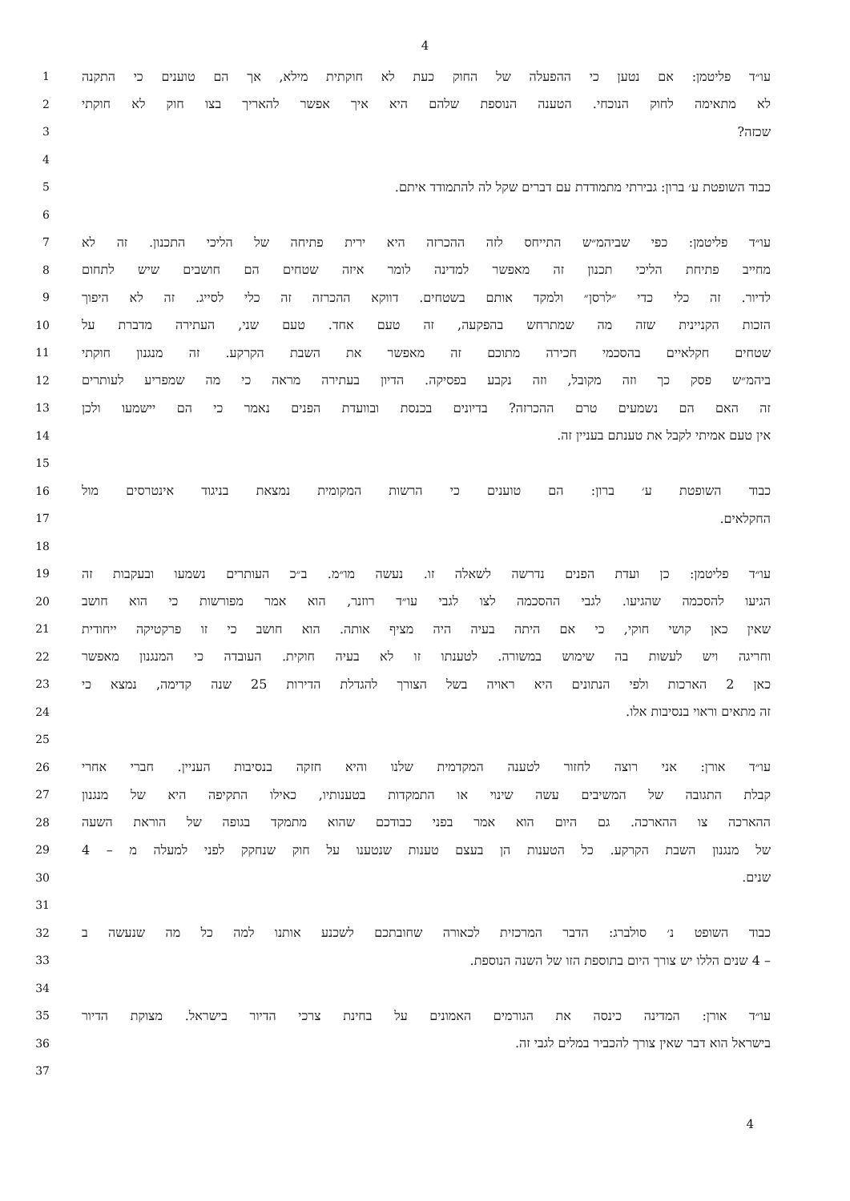4
1 עו״ד פליטמן: אם נטען כי ההפעלה של החוק כעת לא חוקתית מילא, אך הם טוענים כי התקנה
2 לא מתאימה לחוק הנוכחי. הטענה הנוספת שלהם היא איך אפשר להאריך בצו חוק לא חוקתי
3 שכזה?
4
5 כבוד השופטת ע׳ ברון: גבירתי מתמודדת עם דברים שקל לה להתמודד איתם.
6
7 עו״ד פליטמן: כפי שביהמ״ש התייחס לזה ההכרזה היא ירית פתיחה של הליכי התכנון. זה לא
8 מחייב פתיחת הליכי תכנון זה מאפשר למדינה לומר איזה שטחים הם חושבים שיש לתחום
9 לדיור. זה כלי כדי ״לרסן״ ולמקד אותם בשטחים. דווקא ההכרזה זה כלי לסייג. זה לא היפוך
10 הזכות הקניינית שזה מה שמתרחש בהפקעה, זה טעם אחד. טעם שני, העתירה מדברת על
11 שטחים חקלאיים בהסכמי חכירה מתוכם זה מאפשר את השבת הקרקע. זה מנגנון חוקתי
12 ביהמ״ש פסק כך וזה מקובל, וזה נקבע בפסיקה. הדיון בעתירה מראה כי מה שמפריע לעותרים
13 זה האם הם נשמעים טרם ההכרזה? בדיונים בכנסת ובוועדת הפנים נאמר כי הם יישמעו ולכן
14 אין טעם אמיתי לקבל את טענתם בעניין זה.
15
16 כבוד השופטת ע׳ ברון: הם טוענים כי הרשות המקומית נמצאת בניגוד אינטרסים מול
17 החקלאים.
18
19 עו״ד פליטמן: כן ועדת הפנים נדרשה לשאלה זו. נעשה מו״מ. ב״כ העותרים נשמעו ובעקבות זה
20 הגיעו להסכמה שהגיעו. לגבי ההסכמה לצו לגבי עו״ד רוזנר, הוא אמר מפורשות כי הוא חושב
21 שאין כאן קושי חוקי, כי אם היתה בעיה היה מציף אותה. הוא חושב כי זו פרקטיקה ייחודית
22 וחריגה ויש לעשות בה שימוש במשורה. לטענתו זו לא בעיה חוקית. העובדה כי המנגנון מאפשר
23 כאן 2 הארכות ולפי הנתונים היא ראויה בשל הצורך להגדלת הדירות 25 שנה קדימה, נמצא כי
24 זה מתאים וראוי בנסיבות אלו.
25
26 עו״ד אורן: אני רוצה לחזור לטענה המקדמית שלנו והיא חזקה בנסיבות העניין. חברי אחרי
27 קבלת התגובה של המשיבים עשה שינוי או התמקדות בטענותיו, כאילו התקיפה היא של מנגנון
28 ההארכה צו ההארכה. גם היום הוא אמר בפני כבודכם שהוא מתמקד בגופה של הוראת השעה
29 של מנגנון השבת הקרקע. כל הטענות הן בעצם טענות שנטענו על חוק שנחקק לפני למעלה מ – 4
30 שנים.
31
32 כבוד השופט נ׳ סולברג: הדבר המרכזית לכאורה שחובתכם לשכנע אותנו למה כל מה שנעשה ב
33 – 4 שנים הללו יש צורך היום בתוספת הזו של השנה הנוספת.
34
35 עו״ד אורן: המדינה כינסה את הגורמים האמונים על בחינת צרכי הדיור בישראל. מצוקת הדיור
36 בישראל הוא דבר שאין צורך להכביר במלים לגבי זה.
37
4